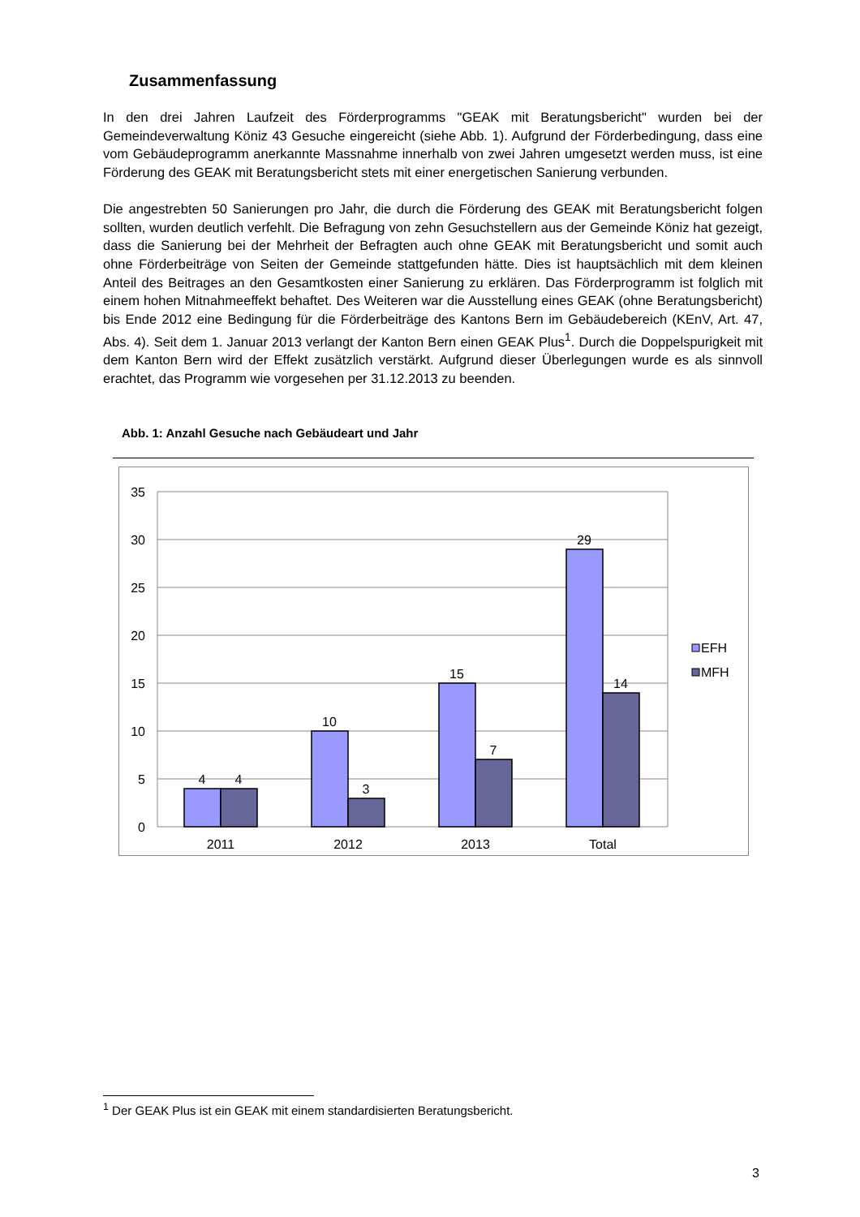Zusammenfassung
In den drei Jahren Laufzeit des Förderprogramms "GEAK mit Beratungsbericht" wurden bei der Gemeindeverwaltung Köniz 43 Gesuche eingereicht (siehe Abb. 1). Aufgrund der Förderbedingung, dass eine vom Gebäudeprogramm anerkannte Massnahme innerhalb von zwei Jahren umgesetzt werden muss, ist eine Förderung des GEAK mit Beratungsbericht stets mit einer energetischen Sanierung verbunden.
Die angestrebten 50 Sanierungen pro Jahr, die durch die Förderung des GEAK mit Beratungsbericht folgen sollten, wurden deutlich verfehlt. Die Befragung von zehn Gesuchstellern aus der Gemeinde Köniz hat gezeigt, dass die Sanierung bei der Mehrheit der Befragten auch ohne GEAK mit Beratungsbericht und somit auch ohne Förderbeiträge von Seiten der Gemeinde stattgefunden hätte. Dies ist hauptsächlich mit dem kleinen Anteil des Beitrages an den Gesamtkosten einer Sanierung zu erklären. Das Förderprogramm ist folglich mit einem hohen Mitnahmeeffekt behaftet. Des Weiteren war die Ausstellung eines GEAK (ohne Beratungsbericht) bis Ende 2012 eine Bedingung für die Förderbeiträge des Kantons Bern im Gebäudebereich (KEnV, Art. 47, Abs. 4). Seit dem 1. Januar 2013 verlangt der Kanton Bern einen GEAK Plus<sup>1</sup>. Durch die Doppelspurigkeit mit dem Kanton Bern wird der Effekt zusätzlich verstärkt. Aufgrund dieser Überlegungen wurde es als sinnvoll erachtet, das Programm wie vorgesehen per 31.12.2013 zu beenden.
Abb. 1: Anzahl Gesuche nach Gebäudeart und Jahr
35
30
25
20
15
10
5
0
4
4
10
3
15
7
29
14
2011
2012
2013
Total
EFH
MFH
<sup>1</sup> Der GEAK Plus ist ein GEAK mit einem standardisierten Beratungsbericht.
3